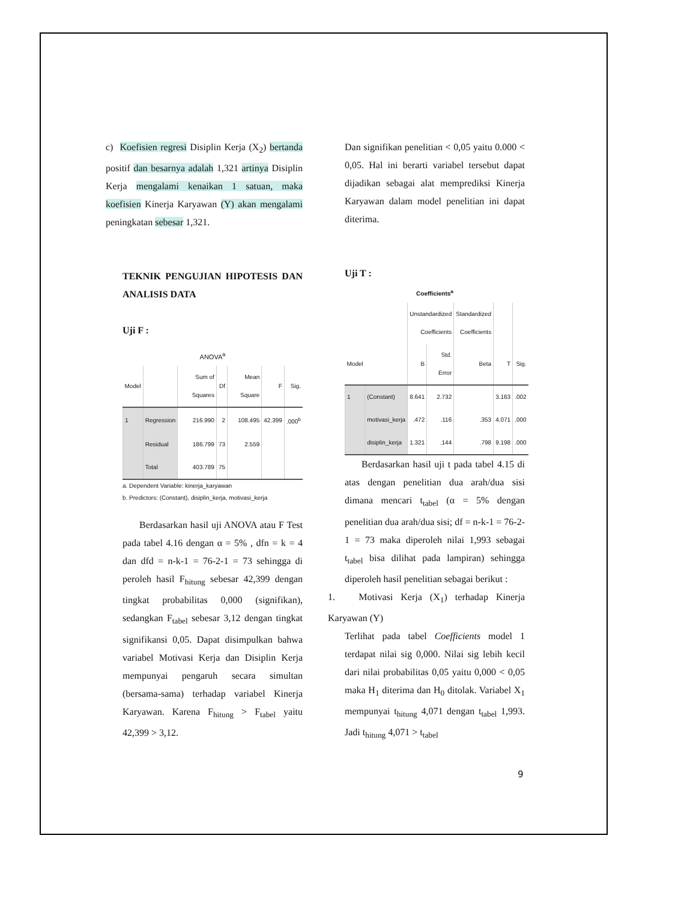c) Koefisien regresi Disiplin Kerja (X<sub>2</sub>) bertanda positif dan besarnya adalah 1,321 artinya Disiplin Kerja mengalami kenaikan 1 satuan, maka koefisien Kinerja Karyawan (Y) akan mengalami peningkatan sebesar 1,321.
TEKNIK PENGUJIAN HIPOTESIS DAN ANALISIS DATA
Uji F :
ANOVA<sup>a</sup>
| Model | | Sum of Squares | Df | Mean Square | F | Sig. |
| --- | --- | --- | --- | --- | --- | --- |
| 1 | Regression | 216.990 | 2 | 108.495 | 42.399 | .000<sup>b</sup> |
| | Residual | 186.799 | 73 | 2.559 | | |
| | Total | 403.789 | 75 | | | |
a. Dependent Variable: kinerja_karyawan
b. Predictors: (Constant), disiplin_kerja, motivasi_kerja
Berdasarkan hasil uji ANOVA atau F Test pada tabel 4.16 dengan α = 5% , dfn = k = 4 dan dfd = n-k-1 = 76-2-1 = 73 sehingga di peroleh hasil F<sub>hitung</sub> sebesar 42,399 dengan tingkat probabilitas 0,000 (signifikan), sedangkan F<sub>tabel</sub> sebesar 3,12 dengan tingkat signifikansi 0,05. Dapat disimpulkan bahwa variabel Motivasi Kerja dan Disiplin Kerja mempunyai pengaruh secara simultan (bersama-sama) terhadap variabel Kinerja Karyawan. Karena F<sub>hitung</sub> > F<sub>tabel</sub> yaitu 42,399 > 3,12.
Dan signifikan penelitian < 0,05 yaitu 0.000 < 0,05. Hal ini berarti variabel tersebut dapat dijadikan sebagai alat memprediksi Kinerja Karyawan dalam model penelitian ini dapat diterima.
Uji T :
Coefficients<sup>a</sup>
| | | Unstandardized Coefficients | | Standardized Coefficients | | |
| --- | --- | --- | --- | --- | --- | --- |
| Model | | B | Std. Error | Beta | T | Sig. |
| 1 | (Constant) | 8.641 | 2.732 | | 3.163 | .002 |
| | motivasi_kerja | .472 | .116 | .353 | 4.071 | .000 |
| | disiplin_kerja | 1.321 | .144 | .798 | 9.198 | .000 |
Berdasarkan hasil uji t pada tabel 4.15 di atas dengan penelitian dua arah/dua sisi dimana mencari t<sub>tabel</sub> (α = 5% dengan penelitian dua arah/dua sisi; df = n-k-1 = 76-2-1 = 73 maka diperoleh nilai 1,993 sebagai t<sub>tabel</sub> bisa dilihat pada lampiran) sehingga diperoleh hasil penelitian sebagai berikut :
1. Motivasi Kerja (X<sub>1</sub>) terhadap Kinerja Karyawan (Y)
Terlihat pada tabel Coefficients model 1 terdapat nilai sig 0,000. Nilai sig lebih kecil dari nilai probabilitas 0,05 yaitu 0,000 < 0,05 maka H<sub>1</sub> diterima dan H<sub>0</sub> ditolak. Variabel X<sub>1</sub> mempunyai t<sub>hitung</sub> 4,071 dengan t<sub>tabel</sub> 1,993. Jadi t<sub>hitung</sub> 4,071 > t<sub>tabel</sub>
9